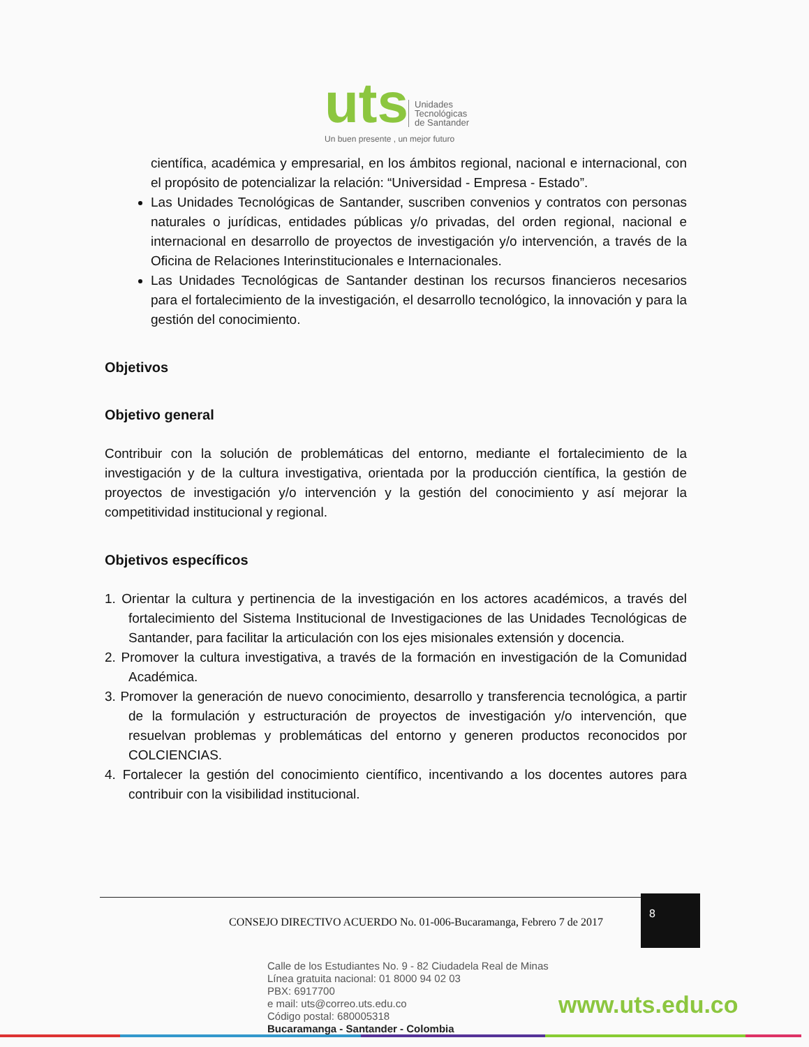uts Unidades
Tecnológicas
de Santander
Un buen presente , un mejor futuro
científica, académica y empresarial, en los ámbitos regional, nacional e internacional, con el propósito de potencializar la relación: “Universidad - Empresa - Estado”.
Las Unidades Tecnológicas de Santander, suscriben convenios y contratos con personas naturales o jurídicas, entidades públicas y/o privadas, del orden regional, nacional e internacional en desarrollo de proyectos de investigación y/o intervención, a través de la Oficina de Relaciones Interinstitucionales e Internacionales.
Las Unidades Tecnológicas de Santander destinan los recursos financieros necesarios para el fortalecimiento de la investigación, el desarrollo tecnológico, la innovación y para la gestión del conocimiento.
Objetivos
Objetivo general
Contribuir con la solución de problemáticas del entorno, mediante el fortalecimiento de la investigación y de la cultura investigativa, orientada por la producción científica, la gestión de proyectos de investigación y/o intervención y la gestión del conocimiento y así mejorar la competitividad institucional y regional.
Objetivos específicos
1. Orientar la cultura y pertinencia de la investigación en los actores académicos, a través del fortalecimiento del Sistema Institucional de Investigaciones de las Unidades Tecnológicas de Santander, para facilitar la articulación con los ejes misionales extensión y docencia.
2. Promover la cultura investigativa, a través de la formación en investigación de la Comunidad Académica.
3. Promover la generación de nuevo conocimiento, desarrollo y transferencia tecnológica, a partir de la formulación y estructuración de proyectos de investigación y/o intervención, que resuelvan problemas y problemáticas del entorno y generen productos reconocidos por COLCIENCIAS.
4. Fortalecer la gestión del conocimiento científico, incentivando a los docentes autores para contribuir con la visibilidad institucional.
8
CONSEJO DIRECTIVO ACUERDO No. 01-006-Bucaramanga, Febrero 7 de 2017
Calle de los Estudiantes No. 9 - 82 Ciudadela Real de Minas
Línea gratuita nacional: 01 8000 94 02 03
PBX: 6917700
e mail: uts@correo.uts.edu.co
Código postal: 680005318
Bucaramanga - Santander - Colombia
www.uts.edu.co